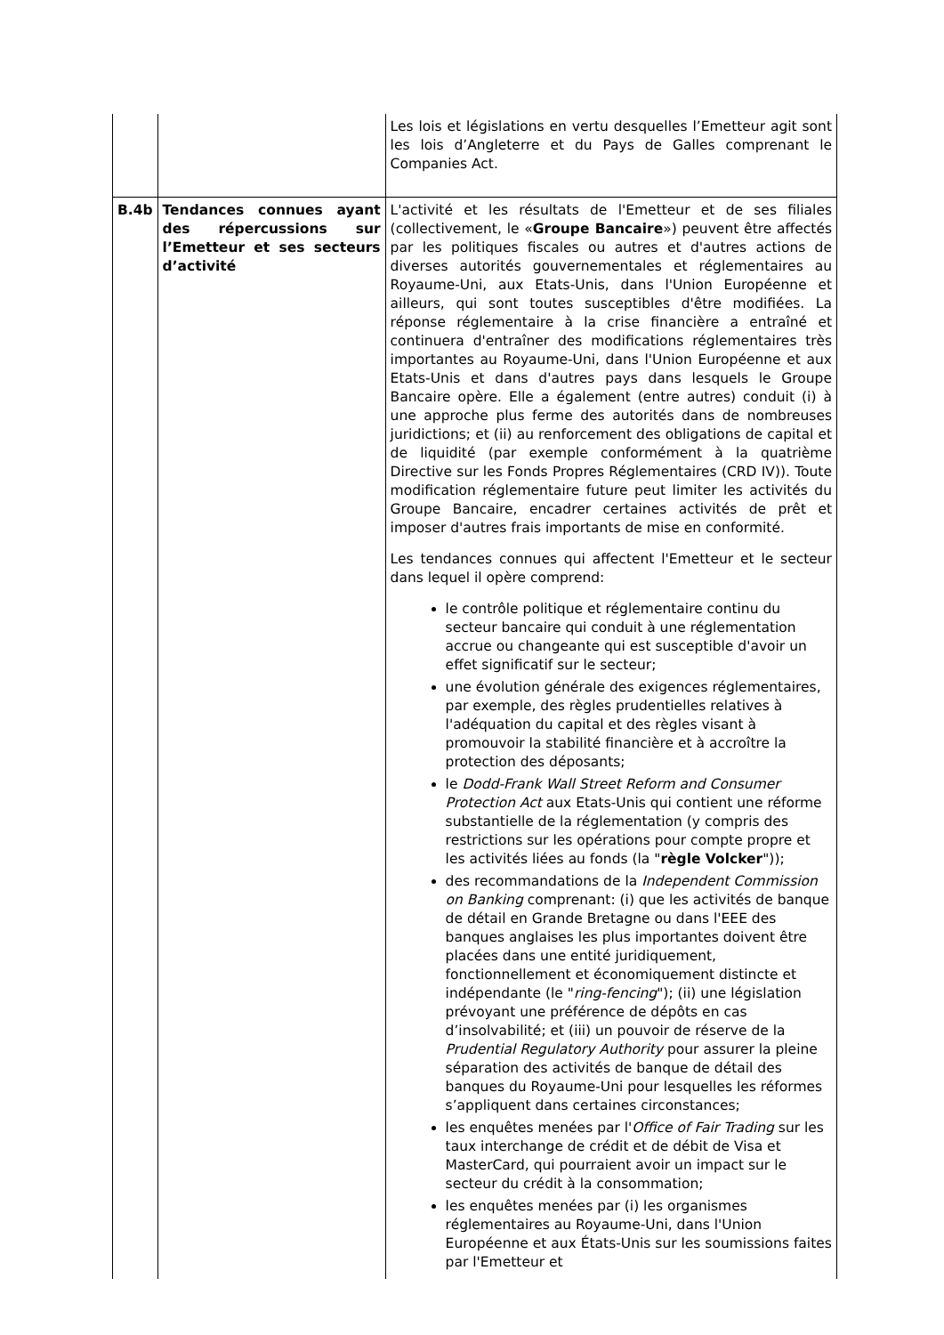| | | Les lois et législations en vertu desquelles l’Emetteur agit sont les lois d’Angleterre et du Pays de Galles comprenant le Companies Act. |
| B.4b | Tendances connues ayant des répercussions sur l’Emetteur et ses secteurs d’activité | L'activité et les résultats de l'Emetteur et de ses filiales (collectivement, le « Groupe Bancaire ») peuvent être affectés par les politiques fiscales ou autres et d'autres actions de diverses autorités gouvernementales et réglementaires au Royaume-Uni, aux Etats-Unis, dans l'Union Européenne et ailleurs, qui sont toutes susceptibles d'être modifiées. La réponse réglementaire à la crise financière a entraîné et continuera d'entraîner des modifications réglementaires très importantes au Royaume-Uni, dans l'Union Européenne et aux Etats-Unis et dans d'autres pays dans lesquels le Groupe Bancaire opère. Elle a également (entre autres) conduit (i) à une approche plus ferme des autorités dans de nombreuses juridictions; et (ii) au renforcement des obligations de capital et de liquidité (par exemple conformément à la quatrième Directive sur les Fonds Propres Réglementaires (CRD IV)). Toute modification réglementaire future peut limiter les activités du Groupe Bancaire, encadrer certaines activités de prêt et imposer d'autres frais importants de mise en conformité. Les tendances connues qui affectent l'Emetteur et le secteur dans lequel il opère comprend: le contrôle politique et réglementaire continu du secteur bancaire qui conduit à une réglementation accrue ou changeante qui est susceptible d'avoir un effet significatif sur le secteur; une évolution générale des exigences réglementaires, par exemple, des règles prudentielles relatives à l'adéquation du capital et des règles visant à promouvoir la stabilité financière et à accroître la protection des déposants; le Dodd-Frank Wall Street Reform and Consumer Protection Act aux Etats-Unis qui contient une réforme substantielle de la réglementation (y compris des restrictions sur les opérations pour compte propre et les activités liées au fonds (la " règle Volcker ")); des recommandations de la Independent Commission on Banking comprenant: (i) que les activités de banque de détail en Grande Bretagne ou dans l'EEE des banques anglaises les plus importantes doivent être placées dans une entité juridiquement, fonctionnellement et économiquement distincte et indépendante (le " ring-fencing "); (ii) une législation prévoyant une préférence de dépôts en cas d’insolvabilité; et (iii) un pouvoir de réserve de la Prudential Regulatory Authority pour assurer la pleine séparation des activités de banque de détail des banques du Royaume-Uni pour lesquelles les réformes s’appliquent dans certaines circonstances; les enquêtes menées par l' Office of Fair Trading sur les taux interchange de crédit et de débit de Visa et MasterCard, qui pourraient avoir un impact sur le secteur du crédit à la consommation; les enquêtes menées par (i) les organismes réglementaires au Royaume-Uni, dans l'Union Européenne et aux États-Unis sur les soumissions faites par l'Emetteur et |